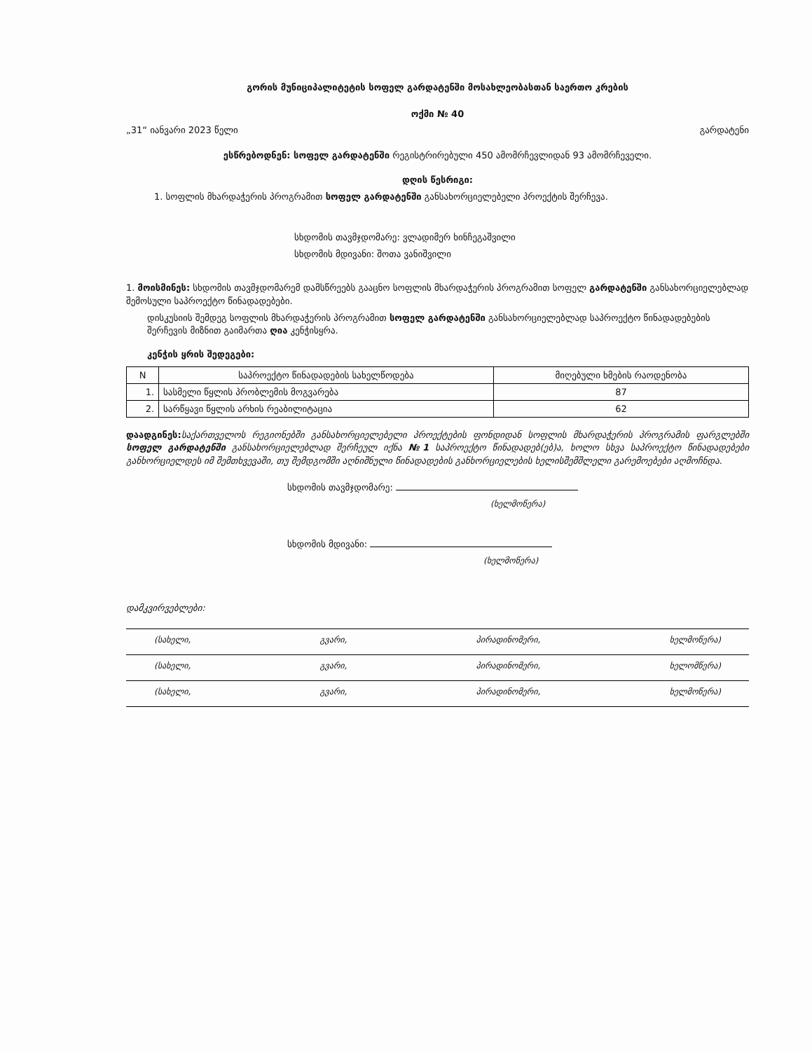გორის მუნიციპალიტეტის სოფელ გარდატენში მოსახლეობასთან საერთო კრების
ოქმი № 40
„31“ იანვარი 2023 წელი გარდატენი
ესწრებოდნენ: სოფელ გარდატენში რეგისტრირებული 450 ამომრჩევლიდან 93 ამომრჩეველი.
დღის წესრიგი:
1. სოფლის მხარდაჭერის პროგრამით სოფელ გარდატენში განსახორციელებელი პროექტის შერჩევა.
სხდომის თავმჯდომარე: ვლადიმერ ხინჩეგაშვილი
სხდომის მდივანი: შოთა ვანიშვილი
1. მოისმინეს: სხდომის თავმჯდომარემ დამსწრეებს გააცნო სოფლის მხარდაჭერის პროგრამით სოფელ გარდატენში განსახორციელებლად შემოსული საპროექტო წინადადებები.
დისკუსიის შემდეგ სოფლის მხარდაჭერის პროგრამით სოფელ გარდატენში განსახორციელებლად საპროექტო წინადადებების შერჩევის მიზნით გაიმართა ღია კენჭისყრა.
კენჭის ყრის შედეგები:
| N | საპროექტო წინადადების სახელწოდება | მიღებული ხმების რაოდენობა |
| --- | --- | --- |
| 1. | სასმელი წყლის პრობლემის მოგვარება | 87 |
| 2. | სარწყავი წყლის არხის რეაბილიტაცია | 62 |
დაადგინეს: საქართველოს რეგიონებში განსახორციელებელი პროექტების ფონდიდან სოფლის მხარდაჭერის პროგრამის ფარგლებში სოფელ გარდატენში განსახორციელებლად შერჩეულ იქნა №1 საპროექტო წინადადებ(ებ)ა, ხოლო სხვა საპროექტო წინადადებები განხორციელდეს იმ შემთხვევაში, თუ შემდგომში აღნიშნული წინადადების განხორციელების ხელისშემშლელი გარემოებები აღმოჩნდა.
სხდომის თავმჯდომარე:
(ხელმოწერა)
სხდომის მდივანი:
(ხელმოწერა)
დამკვირვებლები:
(სახელი, გვარი, პირადინომერი, ხელმოწერა)
(სახელი, გვარი, პირადინომერი, ხელომწერა)
(სახელი, გვარი, პირადინომერი, ხელმოწერა)